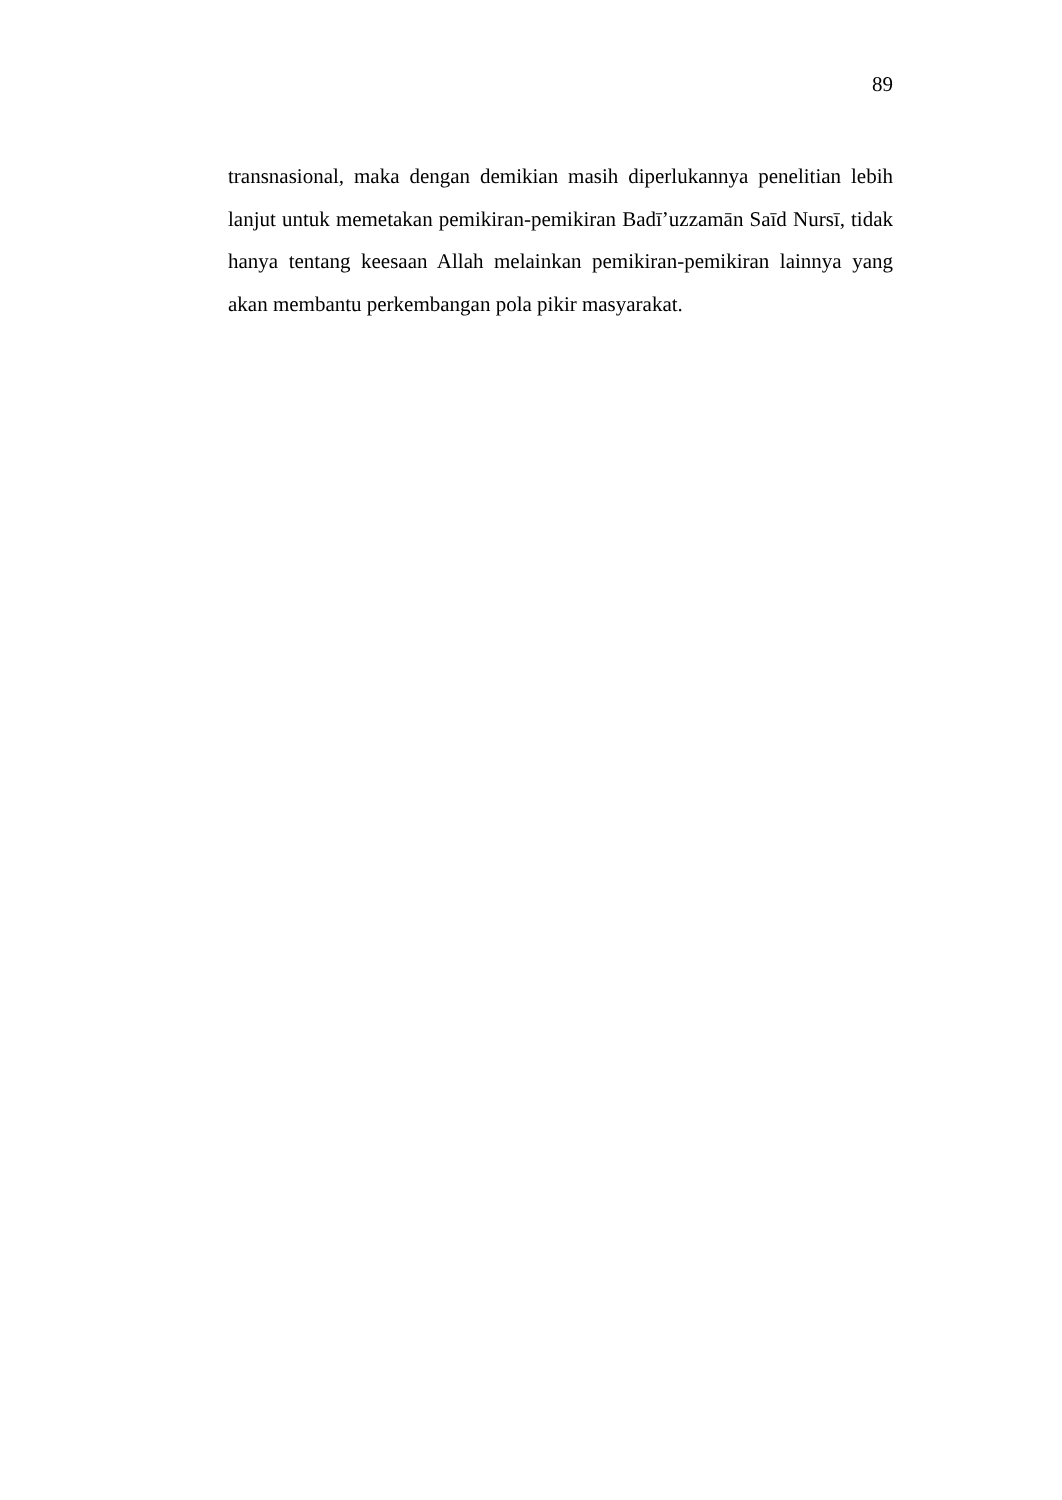89
transnasional, maka dengan demikian masih diperlukannya penelitian lebih lanjut untuk memetakan pemikiran-pemikiran Badī’uzzamān Saīd Nursī, tidak hanya tentang keesaan Allah melainkan pemikiran-pemikiran lainnya yang akan membantu perkembangan pola pikir masyarakat.